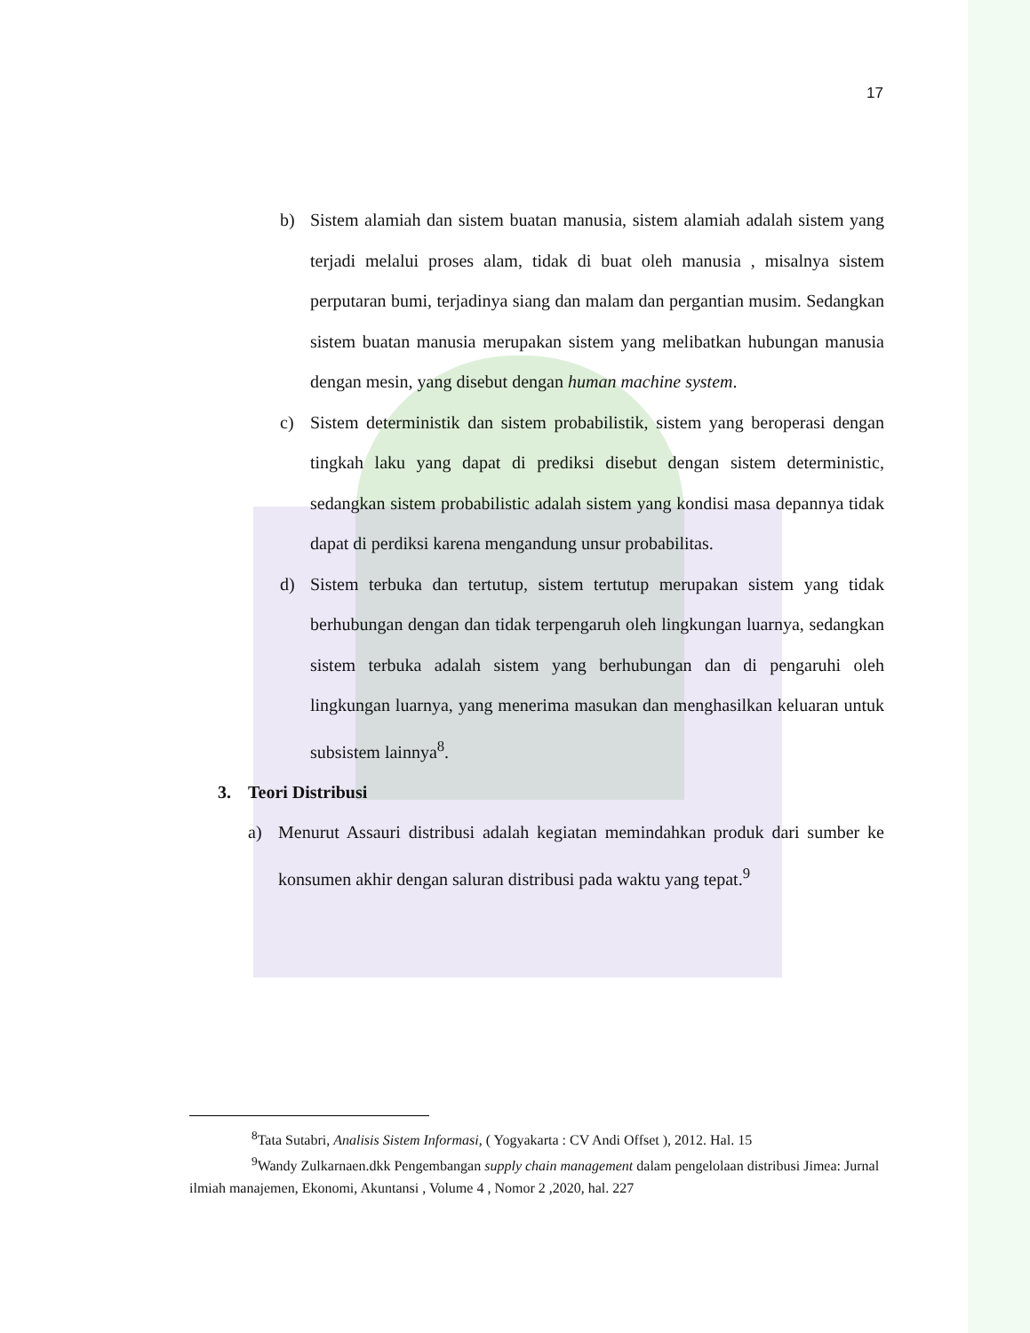17
b) Sistem alamiah dan sistem buatan manusia, sistem alamiah adalah sistem yang terjadi melalui proses alam, tidak di buat oleh manusia , misalnya sistem perputaran bumi, terjadinya siang dan malam dan pergantian musim. Sedangkan sistem buatan manusia merupakan sistem yang melibatkan hubungan manusia dengan mesin, yang disebut dengan human machine system.
c) Sistem deterministik dan sistem probabilistik, sistem yang beroperasi dengan tingkah laku yang dapat di prediksi disebut dengan sistem deterministic, sedangkan sistem probabilistic adalah sistem yang kondisi masa depannya tidak dapat di perdiksi karena mengandung unsur probabilitas.
d) Sistem terbuka dan tertutup, sistem tertutup merupakan sistem yang tidak berhubungan dengan dan tidak terpengaruh oleh lingkungan luarnya, sedangkan sistem terbuka adalah sistem yang berhubungan dan di pengaruhi oleh lingkungan luarnya, yang menerima masukan dan menghasilkan keluaran untuk subsistem lainnya<sup>8</sup>.
3. Teori Distribusi
a) Menurut Assauri distribusi adalah kegiatan memindahkan produk dari sumber ke konsumen akhir dengan saluran distribusi pada waktu yang tepat.<sup>9</sup>
<sup>8</sup> Tata Sutabri, Analisis Sistem Informasi, ( Yogyakarta : CV Andi Offset ), 2012. Hal. 15
<sup>9</sup> Wandy Zulkarnaen.dkk Pengembangan supply chain management dalam pengelolaan distribusi Jimea: Jurnal ilmiah manajemen, Ekonomi, Akuntansi , Volume 4 , Nomor 2 ,2020, hal. 227